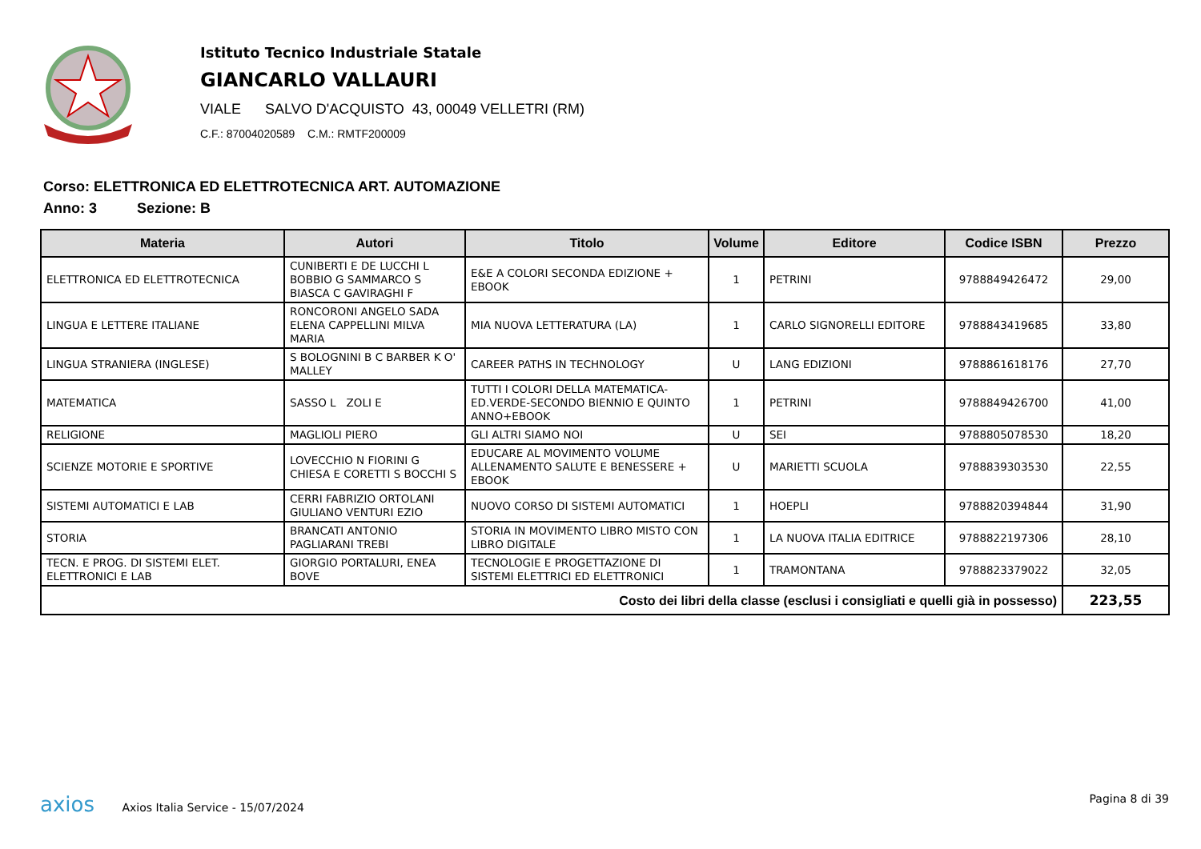Istituto Tecnico Industriale Statale
GIANCARLO VALLAURI
VIALE SALVO D'ACQUISTO 43, 00049 VELLETRI (RM)
C.F.: 87004020589 C.M.: RMTF200009
Corso: ELETTRONICA ED ELETTROTECNICA ART. AUTOMAZIONE
Anno: 3 Sezione: B
| Materia | Autori | Titolo | Volume | Editore | Codice ISBN | Prezzo |
| --- | --- | --- | --- | --- | --- | --- |
| ELETTRONICA ED ELETTROTECNICA | CUNIBERTI E DE LUCCHI L BOBBIO G SAMMARCO S BIASCA C GAVIRAGHI F | E&E A COLORI SECONDA EDIZIONE + EBOOK | 1 | PETRINI | 9788849426472 | 29,00 |
| LINGUA E LETTERE ITALIANE | RONCORONI ANGELO SADA ELENA CAPPELLINI MILVA MARIA | MIA NUOVA LETTERATURA (LA) | 1 | CARLO SIGNORELLI EDITORE | 9788843419685 | 33,80 |
| LINGUA STRANIERA (INGLESE) | S BOLOGNINI B C BARBER K O' MALLEY | CAREER PATHS IN TECHNOLOGY | U | LANG EDIZIONI | 9788861618176 | 27,70 |
| MATEMATICA | SASSO L ZOLI E | TUTTI I COLORI DELLA MATEMATICA-ED.VERDE-SECONDO BIENNIO E QUINTO ANNO+EBOOK | 1 | PETRINI | 9788849426700 | 41,00 |
| RELIGIONE | MAGLIOLI PIERO | GLI ALTRI SIAMO NOI | U | SEI | 9788805078530 | 18,20 |
| SCIENZE MOTORIE E SPORTIVE | LOVECCHIO N FIORINI G CHIESA E CORETTI S BOCCHI S | EDUCARE AL MOVIMENTO VOLUME ALLENAMENTO SALUTE E BENESSERE + EBOOK | U | MARIETTI SCUOLA | 9788839303530 | 22,55 |
| SISTEMI AUTOMATICI E LAB | CERRI FABRIZIO ORTOLANI GIULIANO VENTURI EZIO | NUOVO CORSO DI SISTEMI AUTOMATICI | 1 | HOEPLI | 9788820394844 | 31,90 |
| STORIA | BRANCATI ANTONIO PAGLIARANI TREBI | STORIA IN MOVIMENTO LIBRO MISTO CON LIBRO DIGITALE | 1 | LA NUOVA ITALIA EDITRICE | 9788822197306 | 28,10 |
| TECN. E PROG. DI SISTEMI ELET. ELETTRONICI E LAB | GIORGIO PORTALURI, ENEA BOVE | TECNOLOGIE E PROGETTAZIONE DI SISTEMI ELETTRICI ED ELETTRONICI | 1 | TRAMONTANA | 9788823379022 | 32,05 |
| Costo dei libri della classe (esclusi i consigliati e quelli già in possesso) | | | | | | 223,55 |
axios Axios Italia Service - 15/07/2024
Pagina 8 di 39